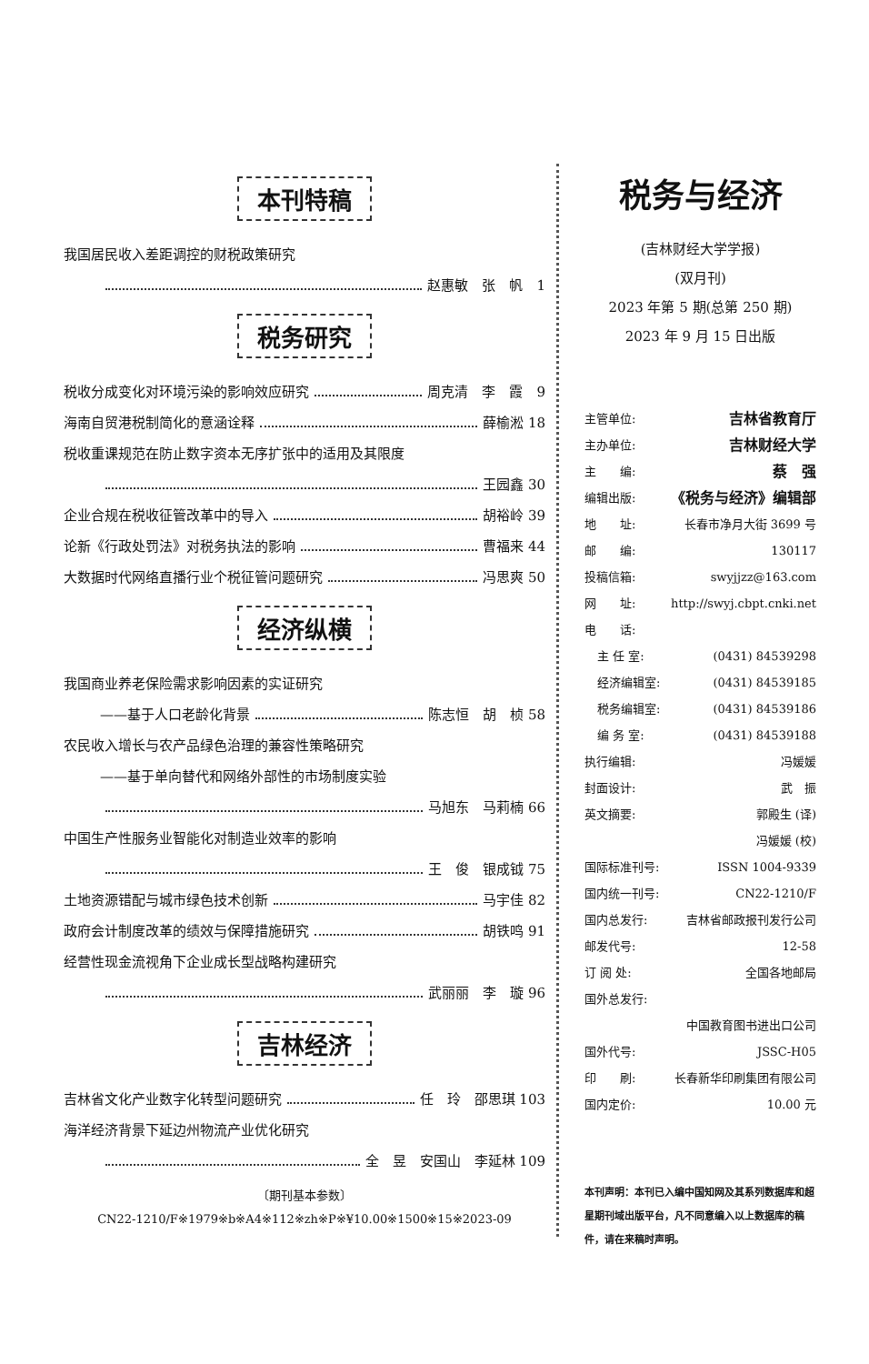本刊特稿
我国居民收入差距调控的财税政策研究
赵惠敏　张　帆　1
税务研究
税收分成变化对环境污染的影响效应研究 周克清　李　霞　9
海南自贸港税制简化的意涵诠释 薛榆淞 18
税收重课规范在防止数字资本无序扩张中的适用及其限度
王园鑫 30
企业合规在税收征管改革中的导入 胡裕岭 39
论新《行政处罚法》对税务执法的影响 曹福来 44
大数据时代网络直播行业个税征管问题研究 冯思爽 50
经济纵横
我国商业养老保险需求影响因素的实证研究
——基于人口老龄化背景 陈志恒　胡　桢 58
农民收入增长与农产品绿色治理的兼容性策略研究
——基于单向替代和网络外部性的市场制度实验
马旭东　马莉楠 66
中国生产性服务业智能化对制造业效率的影响
王　俊　银成钺 75
土地资源错配与城市绿色技术创新 马宇佳 82
政府会计制度改革的绩效与保障措施研究 胡铁鸣 91
经营性现金流视角下企业成长型战略构建研究
武丽丽　李　璇 96
吉林经济
吉林省文化产业数字化转型问题研究 任　玲　邵思琪 103
海洋经济背景下延边州物流产业优化研究
全　昱　安国山　李延林 109
〔期刊基本参数〕
CN22-1210/F※1979※b※A4※112※zh※P※¥10.00※1500※15※2023-09
税务与经济
(吉林财经大学学报)
(双月刊)
2023 年第 5 期(总第 250 期)
2023 年 9 月 15 日出版
主管单位: 吉林省教育厅
主办单位: 吉林财经大学
主　　编: 蔡　强
编辑出版: 《税务与经济》编辑部
地　　址: 长春市净月大街 3699 号
邮　　编: 130117
投稿信箱: swyjjzz@163.com
网　　址: http://swyj.cbpt.cnki.net
电　　话:
主 任 室: (0431) 84539298
经济编辑室: (0431) 84539185
税务编辑室: (0431) 84539186
编 务 室: (0431) 84539188
执行编辑: 冯媛媛
封面设计: 武　振
英文摘要: 郭殿生 (译)
冯媛媛 (校)
国际标准刊号: ISSN 1004-9339
国内统一刊号: CN22-1210/F
国内总发行: 吉林省邮政报刊发行公司
邮发代号: 12-58
订 阅 处: 全国各地邮局
国外总发行:
中国教育图书进出口公司
国外代号: JSSC-H05
印　　刷: 长春新华印刷集团有限公司
国内定价: 10.00 元
本刊声明：本刊已入编中国知网及其系列数据库和超星期刊域出版平台，凡不同意编入以上数据库的稿件，请在来稿时声明。